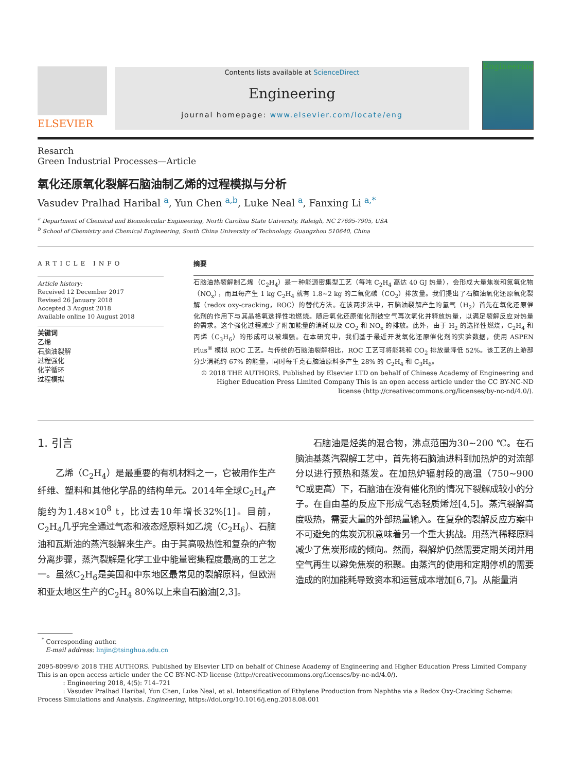ELSEVIER
Contents lists available at ScienceDirect
Engineering
journal homepage: www.elsevier.com/locate/eng
Engineering
Resarch
Green Industrial Processes—Article
氧化还原氧化裂解石脑油制乙烯的过程模拟与分析
Vasudev Pralhad Haribal <sup>a</sup>, Yun Chen <sup>a,b</sup>, Luke Neal <sup>a</sup>, Fanxing Li <sup>a,*</sup>
<sup>a</sup> Department of Chemical and Biomolecular Engineering, North Carolina State University, Raleigh, NC 27695-7905, USA
<sup>b</sup> School of Chemistry and Chemical Engineering, South China University of Technology, Guangzhou 510640, China
ARTICLE INFO
Article history:
Received 12 December 2017
Revised 26 January 2018
Accepted 3 August 2018
Available online 10 August 2018
关键词
乙烯
石脑油裂解
过程强化
化学循环
过程模拟
摘要
石脑油热裂解制乙烯（C<sub>2</sub>H<sub>4</sub>）是一种能源密集型工艺（每吨 C<sub>2</sub>H<sub>4</sub> 高达 40 GJ 热量），会形成大量焦炭和氮氧化物（NO<sub>x</sub>），而且每产生 1 kg C<sub>2</sub>H<sub>4</sub> 就有 1.8~2 kg 的二氧化碳（CO<sub>2</sub>）排放量。我们提出了石脑油氧化还原氧化裂解（redox oxy-cracking，ROC）的替代方法。在该两步法中，石脑油裂解产生的氢气（H<sub>2</sub>）首先在氧化还原催化剂的作用下与其晶格氧选择性地燃烧。随后氧化还原催化剂被空气再次氧化并释放热量，以满足裂解反应对热量的需求。这个强化过程减少了附加能量的消耗以及 CO<sub>2</sub> 和 NO<sub>x</sub> 的排放。此外，由于 H<sub>2</sub> 的选择性燃烧，C<sub>2</sub>H<sub>4</sub> 和丙烯（C<sub>3</sub>H<sub>6</sub>）的形成可以被增强。在本研究中，我们基于最近开发氧化还原催化剂的实验数据，使用 ASPEN Plus<sup>®</sup> 模拟 ROC 工艺。与传统的石脑油裂解相比，ROC 工艺可将能耗和 CO<sub>2</sub> 排放量降低 52%。该工艺的上游部分少消耗约 67% 的能量，同时每千克石脑油原料多产生 28% 的 C<sub>2</sub>H<sub>4</sub> 和 C<sub>3</sub>H<sub>6</sub>。
© 2018 THE AUTHORS. Published by Elsevier LTD on behalf of Chinese Academy of Engineering and Higher Education Press Limited Company This is an open access article under the CC BY-NC-ND license (http://creativecommons.org/licenses/by-nc-nd/4.0/).
1. 引言
　　乙烯（C<sub>2</sub>H<sub>4</sub>）是最重要的有机材料之一，它被用作生产纤维、塑料和其他化学品的结构单元。2014年全球C<sub>2</sub>H<sub>4</sub>产能约为1.48×10<sup>8</sup> t，比过去10年增长32%[1]。目前，C<sub>2</sub>H<sub>4</sub>几乎完全通过气态和液态烃原料如乙烷（C<sub>2</sub>H<sub>6</sub>）、石脑油和瓦斯油的蒸汽裂解来生产。由于其高吸热性和复杂的产物分离步骤，蒸汽裂解是化学工业中能量密集程度最高的工艺之一。虽然C<sub>2</sub>H<sub>6</sub>是美国和中东地区最常见的裂解原料，但欧洲和亚太地区生产的C<sub>2</sub>H<sub>4</sub> 80%以上来自石脑油[2,3]。
　　石脑油是烃类的混合物，沸点范围为30~200 ℃。在石脑油基蒸汽裂解工艺中，首先将石脑油进料到加热炉的对流部分以进行预热和蒸发。在加热炉辐射段的高温（750~900 ℃或更高）下，石脑油在没有催化剂的情况下裂解成较小的分子。在自由基的反应下形成气态轻质烯烃[4,5]。蒸汽裂解高度吸热，需要大量的外部热量输入。在复杂的裂解反应方案中不可避免的焦炭沉积意味着另一个重大挑战。用蒸汽稀释原料减少了焦炭形成的倾向。然而，裂解炉仍然需要定期关闭并用空气再生以避免焦炭的积聚。由蒸汽的使用和定期停机的需要造成的附加能耗导致资本和运营成本增加[6,7]。从能量消
<sup>*</sup> Corresponding author.
E-mail address: linjin@tsinghua.edu.cn
2095-8099/© 2018 THE AUTHORS. Published by Elsevier LTD on behalf of Chinese Academy of Engineering and Higher Education Press Limited Company
This is an open access article under the CC BY-NC-ND license (http://creativecommons.org/licenses/by-nc-nd/4.0/).
: Engineering 2018, 4(5): 714–721
: Vasudev Pralhad Haribal, Yun Chen, Luke Neal, et al. Intensification of Ethylene Production from Naphtha via a Redox Oxy-Cracking Scheme: Process Simulations and Analysis. Engineering, https://doi.org/10.1016/j.eng.2018.08.001